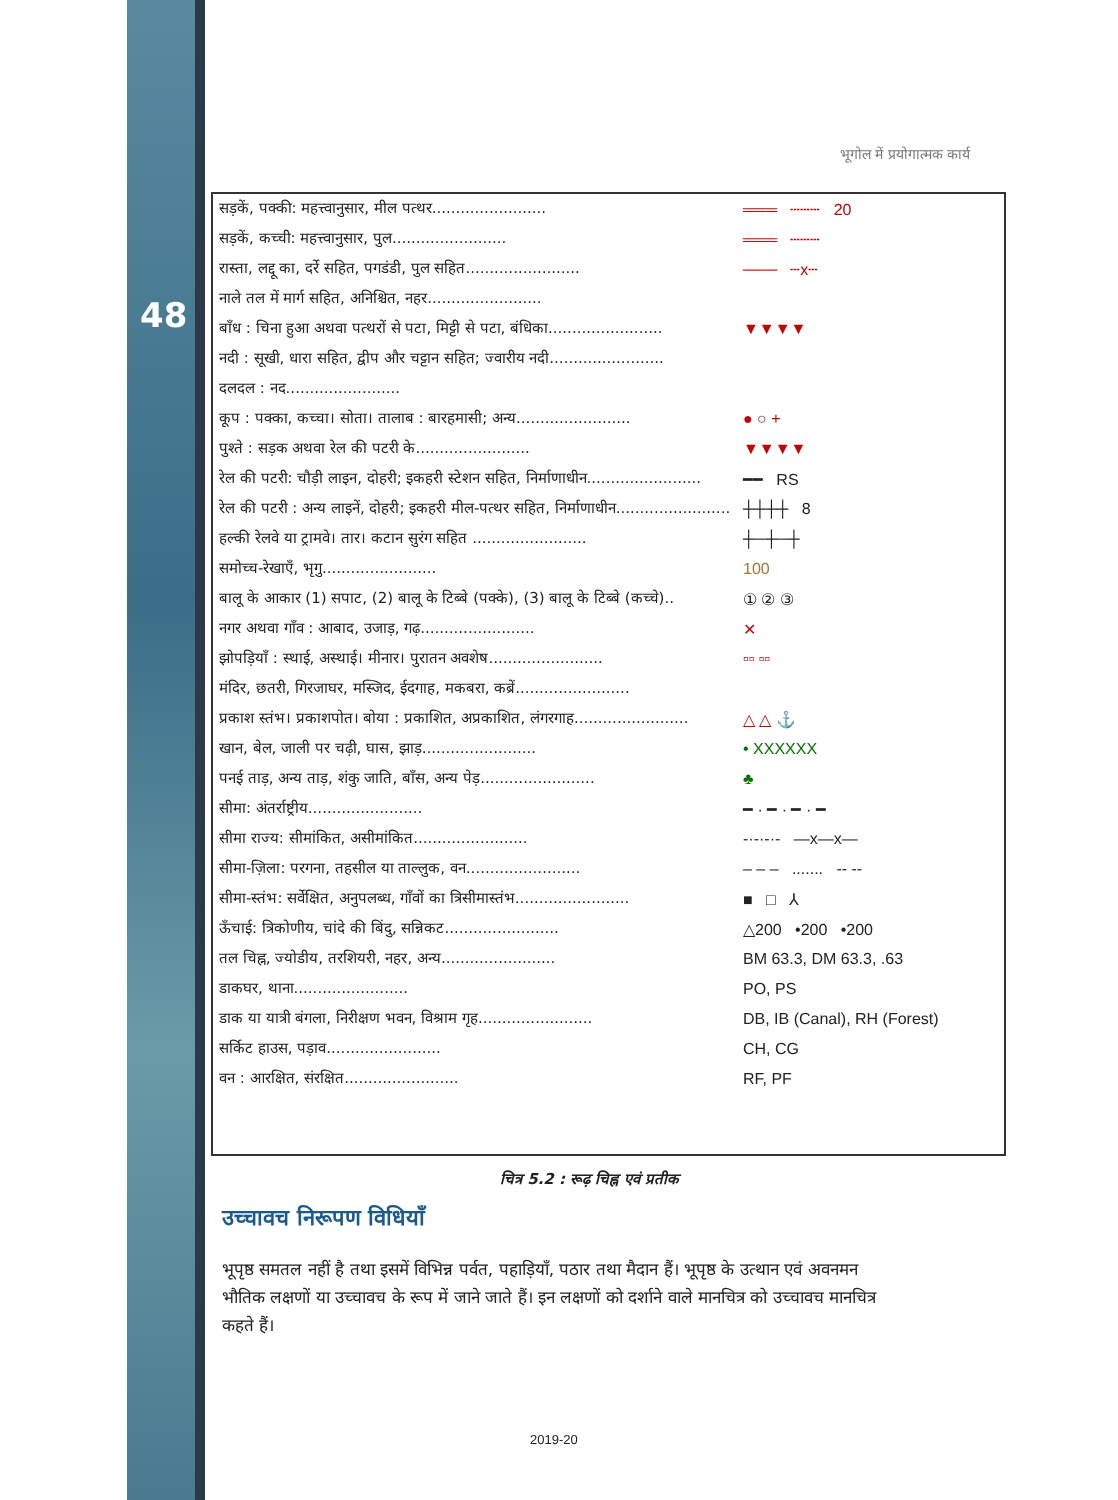48
भूगोल में प्रयोगात्मक कार्य
| सड़कें, पक्की: महत्त्वानुसार, मील पत्थर........................ | ═══ ┄┄┄ 20 |
| सड़कें, कच्ची: महत्त्वानुसार, पुल........................ | ═══ ┄┄┄ |
| रास्ता, लद्दू का, दर्रे सहित, पगडंडी, पुल सहित........................ | ─── ┄x┄ |
| नाले तल में मार्ग सहित, अनिश्चित, नहर........................ | |
| बाँध : चिना हुआ अथवा पत्थरों से पटा, मिट्टी से पटा, बंधिका........................ | ▼▼▼▼ |
| नदी : सूखी, धारा सहित, द्वीप और चट्टान सहित; ज्वारीय नदी........................ | |
| दलदल : नद........................ | |
| कूप : पक्का, कच्चा। सोता। तालाब : बारहमासी; अन्य........................ | ● ○ + |
| पुश्ते : सड़क अथवा रेल की पटरी के........................ | ▼▼▼▼ |
| रेल की पटरी: चौड़ी लाइन, दोहरी; इकहरी स्टेशन सहित, निर्माणाधीन........................ | ━━ RS |
| रेल की पटरी : अन्य लाइनें, दोहरी; इकहरी मील-पत्थर सहित, निर्माणाधीन........................ | ┼┼┼┼ 8 |
| हल्की रेलवे या ट्रामवे। तार। कटान सुरंग सहित ........................ | ┼─┼─┼ |
| समोच्च-रेखाएँ, भृगु........................ | 100 |
| बालू के आकार (1) सपाट, (2) बालू के टिब्बे (पक्के), (3) बालू के टिब्बे (कच्चे).. | ① ② ③ |
| नगर अथवा गाँव : आबाद, उजाड़, गढ़........................ | ✕ |
| झोपड़ियाँ : स्थाई, अस्थाई। मीनार। पुरातन अवशेष........................ | ▫▫ ▫▫ |
| मंदिर, छतरी, गिरजाघर, मस्जिद, ईदगाह, मकबरा, कब्रें........................ | |
| प्रकाश स्तंभ। प्रकाशपोत। बोया : प्रकाशित, अप्रकाशित, लंगरगाह........................ | △ △ ⚓ |
| खान, बेल, जाली पर चढ़ी, घास, झाड़........................ | • XXXXXX |
| पनई ताड़, अन्य ताड़, शंकु जाति, बाँस, अन्य पेड़........................ | ♣ |
| सीमा: अंतर्राष्ट्रीय........................ | ━ · ━ · ━ · ━ |
| सीमा राज्य: सीमांकित, असीमांकित........................ | -·-·-·- —x—x— |
| सीमा-ज़िला: परगना, तहसील या ताल्लुक, वन........................ | – – – ....... -- -- |
| सीमा-स्तंभ: सर्वेक्षित, अनुपलब्ध, गाँवों का त्रिसीमास्तंभ........................ | ■ □ ⅄ |
| ऊँचाई: त्रिकोणीय, चांदे की बिंदु, सन्निकट........................ | △200 •200 •200 |
| तल चिह्न, ज्योडीय, तरशियरी, नहर, अन्य........................ | BM 63.3, DM 63.3, .63 |
| डाकघर, थाना........................ | PO, PS |
| डाक या यात्री बंगला, निरीक्षण भवन, विश्राम गृह........................ | DB, IB (Canal), RH (Forest) |
| सर्किट हाउस, पड़ाव........................ | CH, CG |
| वन : आरक्षित, संरक्षित........................ | RF, PF |
चित्र 5.2 : रूढ़ चिह्न एवं प्रतीक
उच्चावच निरूपण विधियाँ
भूपृष्ठ समतल नहीं है तथा इसमें विभिन्न पर्वत, पहाड़ियाँ, पठार तथा मैदान हैं। भूपृष्ठ के उत्थान एवं अवनमन भौतिक लक्षणों या उच्चावच के रूप में जाने जाते हैं। इन लक्षणों को दर्शाने वाले मानचित्र को उच्चावच मानचित्र कहते हैं।
2019-20